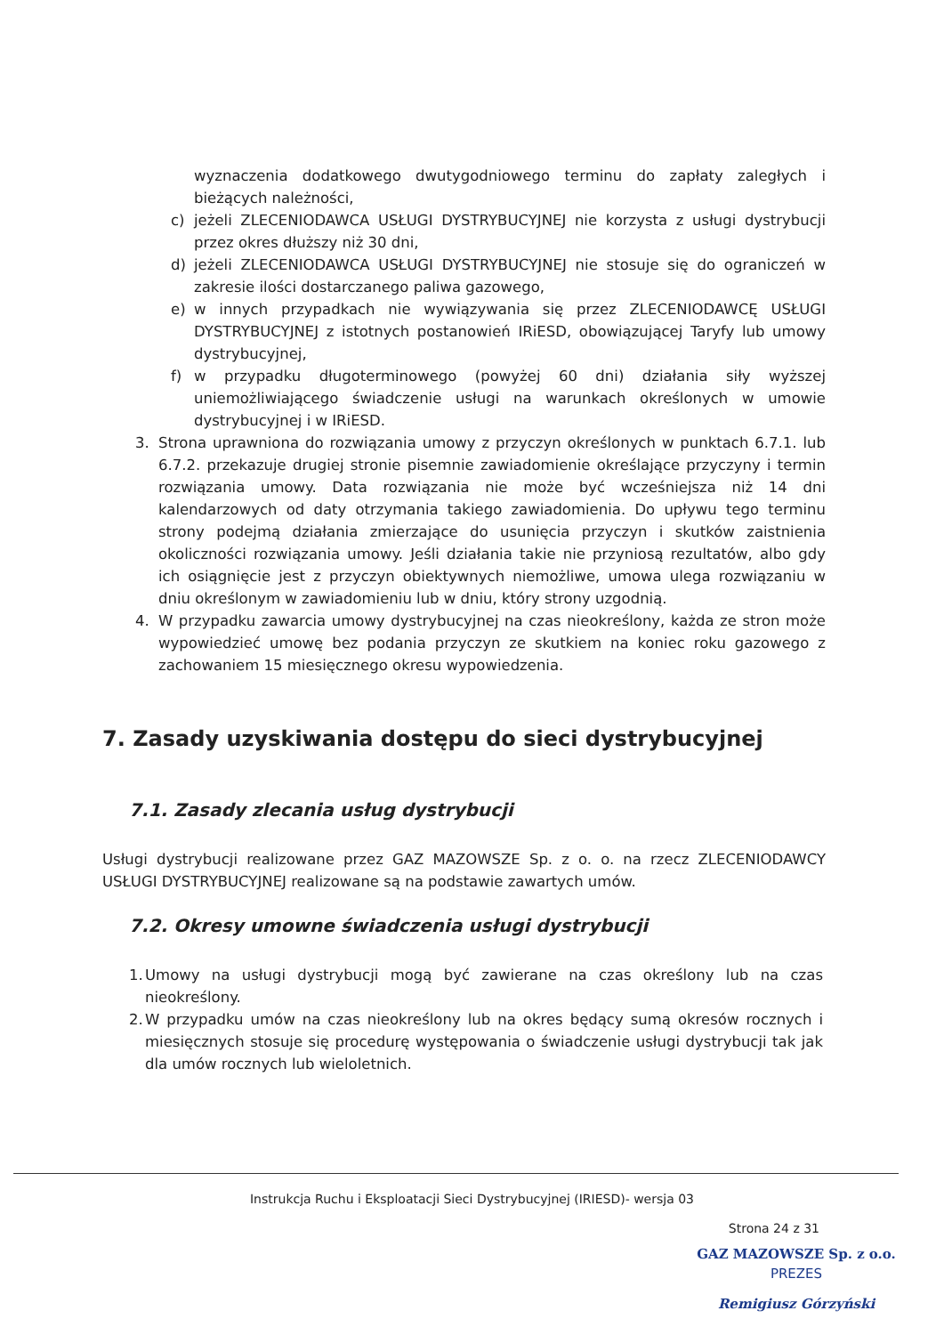wyznaczenia dodatkowego dwutygodniowego terminu do zapłaty zaległych i bieżących należności,
c) jeżeli ZLECENIODAWCA USŁUGI DYSTRYBUCYJNEJ nie korzysta z usługi dystrybucji przez okres dłuższy niż 30 dni,
d) jeżeli ZLECENIODAWCA USŁUGI DYSTRYBUCYJNEJ nie stosuje się do ograniczeń w zakresie ilości dostarczanego paliwa gazowego,
e) w innych przypadkach nie wywiązywania się przez ZLECENIODAWCĘ USŁUGI DYSTRYBUCYJNEJ z istotnych postanowień IRiESD, obowiązującej Taryfy lub umowy dystrybucyjnej,
f) w przypadku długoterminowego (powyżej 60 dni) działania siły wyższej uniemożliwiającego świadczenie usługi na warunkach określonych w umowie dystrybucyjnej i w IRiESD.
3. Strona uprawniona do rozwiązania umowy z przyczyn określonych w punktach 6.7.1. lub 6.7.2. przekazuje drugiej stronie pisemnie zawiadomienie określające przyczyny i termin rozwiązania umowy. Data rozwiązania nie może być wcześniejsza niż 14 dni kalendarzowych od daty otrzymania takiego zawiadomienia. Do upływu tego terminu strony podejmą działania zmierzające do usunięcia przyczyn i skutków zaistnienia okoliczności rozwiązania umowy. Jeśli działania takie nie przyniosą rezultatów, albo gdy ich osiągnięcie jest z przyczyn obiektywnych niemożliwe, umowa ulega rozwiązaniu w dniu określonym w zawiadomieniu lub w dniu, który strony uzgodnią.
4. W przypadku zawarcia umowy dystrybucyjnej na czas nieokreślony, każda ze stron może wypowiedzieć umowę bez podania przyczyn ze skutkiem na koniec roku gazowego z zachowaniem 15 miesięcznego okresu wypowiedzenia.
7. Zasady uzyskiwania dostępu do sieci dystrybucyjnej
7.1. Zasady zlecania usług dystrybucji
Usługi dystrybucji realizowane przez GAZ MAZOWSZE Sp. z o. o. na rzecz ZLECENIODAWCY USŁUGI DYSTRYBUCYJNEJ realizowane są na podstawie zawartych umów.
7.2. Okresy umowne świadczenia usługi dystrybucji
1.
Umowy na usługi dystrybucji mogą być zawierane na czas określony lub na czas nieokreślony.
2.
W przypadku umów na czas nieokreślony lub na okres będący sumą okresów rocznych i miesięcznych stosuje się procedurę występowania o świadczenie usługi dystrybucji tak jak dla umów rocznych lub wieloletnich.
Instrukcja Ruchu i Eksploatacji Sieci Dystrybucyjnej (IRIESD)- wersja 03
Strona 24 z 31
GAZ MAZOWSZE Sp. z o.o.
PREZES
Remigiusz Górzyński